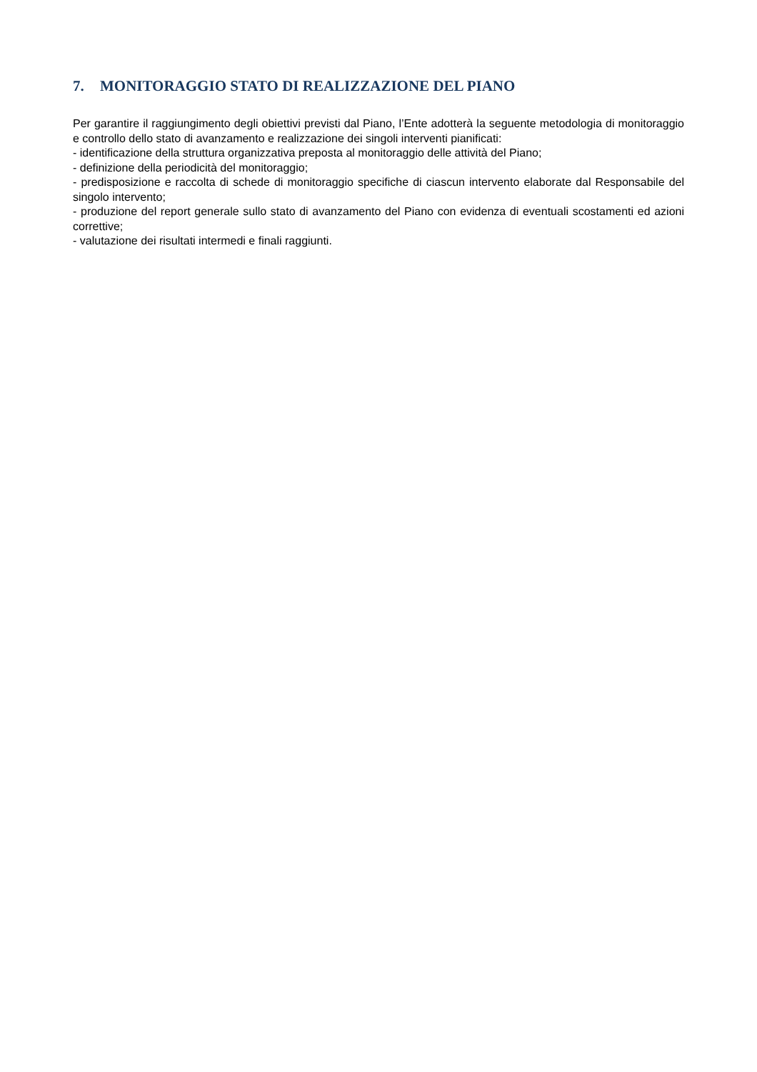7. MONITORAGGIO STATO DI REALIZZAZIONE DEL PIANO
Per garantire il raggiungimento degli obiettivi previsti dal Piano, l’Ente adotterà la seguente metodologia di monitoraggio e controllo dello stato di avanzamento e realizzazione dei singoli interventi pianificati:
- identificazione della struttura organizzativa preposta al monitoraggio delle attività del Piano;
- definizione della periodicità del monitoraggio;
- predisposizione e raccolta di schede di monitoraggio specifiche di ciascun intervento elaborate dal Responsabile del singolo intervento;
- produzione del report generale sullo stato di avanzamento del Piano con evidenza di eventuali scostamenti ed azioni correttive;
- valutazione dei risultati intermedi e finali raggiunti.